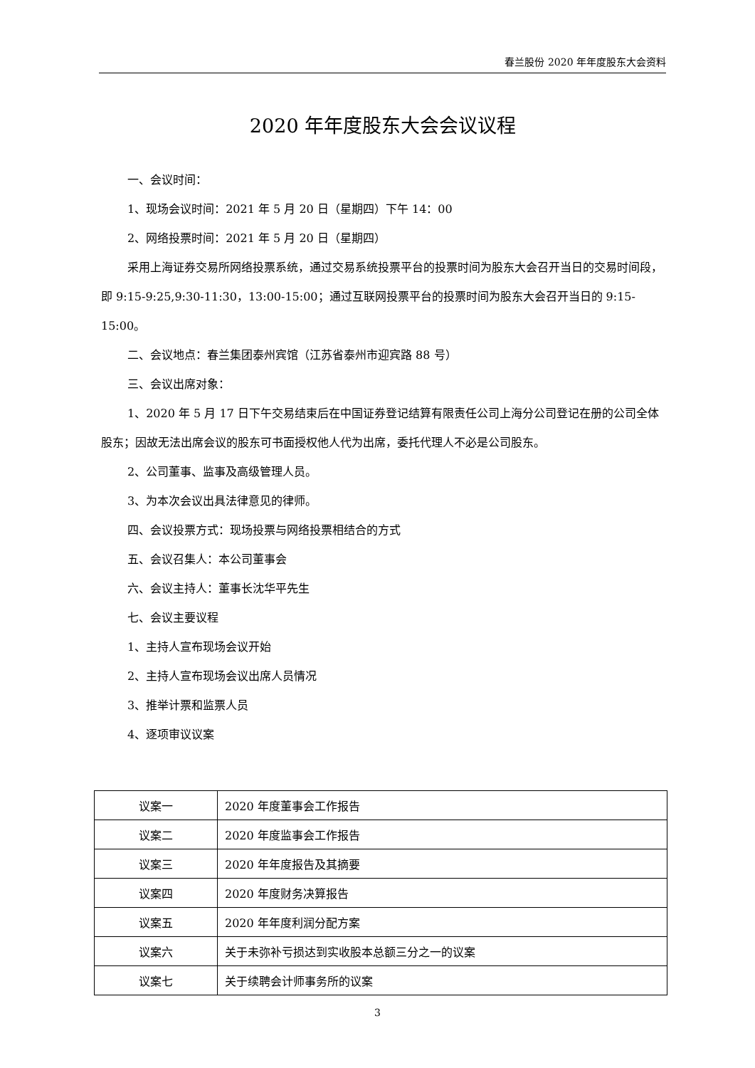春兰股份 2020 年年度股东大会资料
2020 年年度股东大会会议议程
一、会议时间：
1、现场会议时间：2021 年 5 月 20 日（星期四）下午 14：00
2、网络投票时间：2021 年 5 月 20 日（星期四）
采用上海证券交易所网络投票系统，通过交易系统投票平台的投票时间为股东大会召开当日的交易时间段，即 9:15-9:25,9:30-11:30，13:00-15:00；通过互联网投票平台的投票时间为股东大会召开当日的 9:15-15:00。
二、会议地点：春兰集团泰州宾馆（江苏省泰州市迎宾路 88 号）
三、会议出席对象：
1、2020 年 5 月 17 日下午交易结束后在中国证券登记结算有限责任公司上海分公司登记在册的公司全体股东；因故无法出席会议的股东可书面授权他人代为出席，委托代理人不必是公司股东。
2、公司董事、监事及高级管理人员。
3、为本次会议出具法律意见的律师。
四、会议投票方式：现场投票与网络投票相结合的方式
五、会议召集人：本公司董事会
六、会议主持人：董事长沈华平先生
七、会议主要议程
1、主持人宣布现场会议开始
2、主持人宣布现场会议出席人员情况
3、推举计票和监票人员
4、逐项审议议案
| 议案一 | 2020 年度董事会工作报告 |
| 议案二 | 2020 年度监事会工作报告 |
| 议案三 | 2020 年年度报告及其摘要 |
| 议案四 | 2020 年度财务决算报告 |
| 议案五 | 2020 年年度利润分配方案 |
| 议案六 | 关于未弥补亏损达到实收股本总额三分之一的议案 |
| 议案七 | 关于续聘会计师事务所的议案 |
3